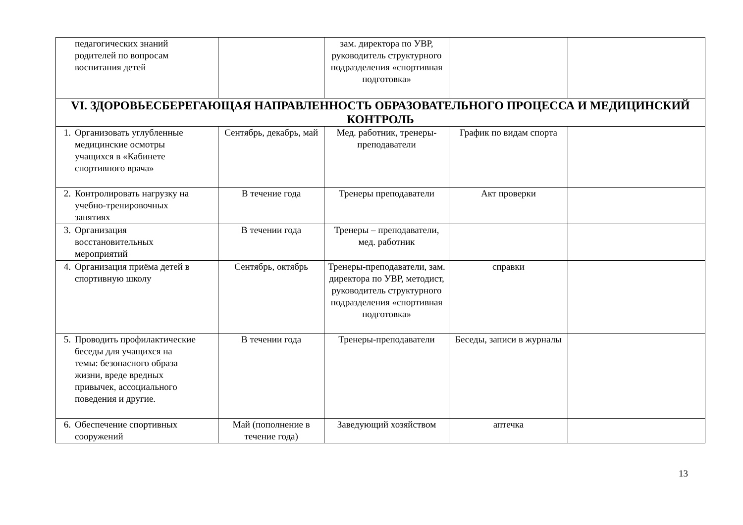| педагогических знаний родителей по вопросам воспитания детей | | зам. директора по УВР, руководитель структурного подразделения «спортивная подготовка» | | |
| VI. ЗДОРОВЬЕСБЕРЕГАЮЩАЯ НАПРАВЛЕННОСТЬ ОБРАЗОВАТЕЛЬНОГО ПРОЦЕССА И МЕДИЦИНСКИЙ КОНТРОЛЬ | | | | |
| 1. Организовать углубленные медицинские осмотры учащихся в «Кабинете спортивного врача» | Сентябрь, декабрь, май | Мед. работник, тренеры-преподаватели | График по видам спорта | |
| 2. Контролировать нагрузку на учебно-тренировочных занятиях | В течение года | Тренеры преподаватели | Акт проверки | |
| 3. Организация восстановительных мероприятий | В течении года | Тренеры – преподаватели, мед. работник | | |
| 4. Организация приёма детей в спортивную школу | Сентябрь, октябрь | Тренеры-преподаватели, зам. директора по УВР, методист, руководитель структурного подразделения «спортивная подготовка» | справки | |
| 5. Проводить профилактические беседы для учащихся на темы: безопасного образа жизни, вреде вредных привычек, ассоциального поведения и другие. | В течении года | Тренеры-преподаватели | Беседы, записи в журналы | |
| 6. Обеспечение спортивных сооружений | Май (пополнение в течение года) | Заведующий хозяйством | аптечка | |
13